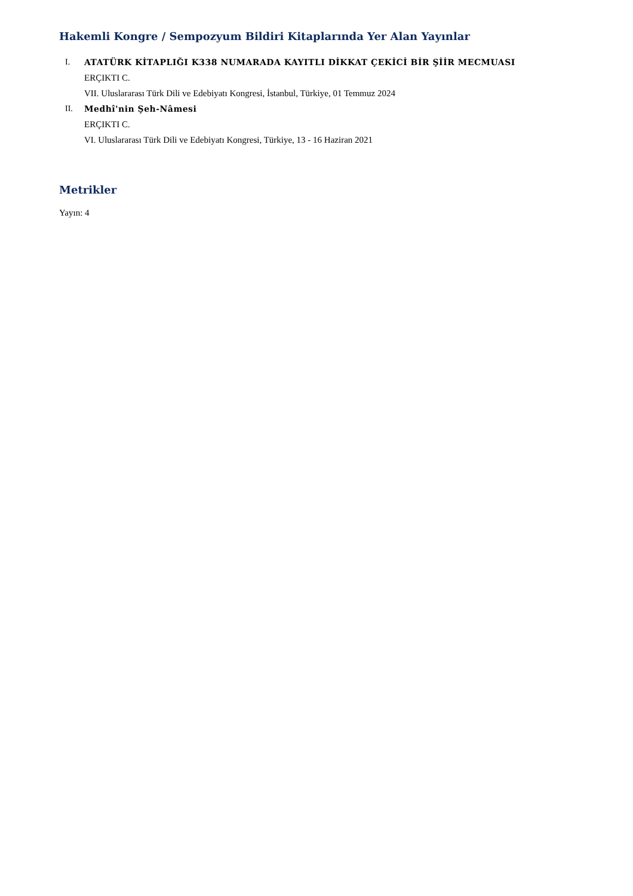Hakemli Kongre / Sempozyum Bildiri Kitaplarında Yer Alan Yayınlar
I. ATATÜRK KİTAPLIĞI K338 NUMARADA KAYITLI DİKKAT ÇEKİCİ BİR ŞİİR MECMUASI
ERÇIKTI C.
VII. Uluslararası Türk Dili ve Edebiyatı Kongresi, İstanbul, Türkiye, 01 Temmuz 2024
II. Medhî'nin Şeh-Nâmesi
ERÇIKTI C.
VI. Uluslararası Türk Dili ve Edebiyatı Kongresi, Türkiye, 13 - 16 Haziran 2021
Metrikler
Yayın: 4